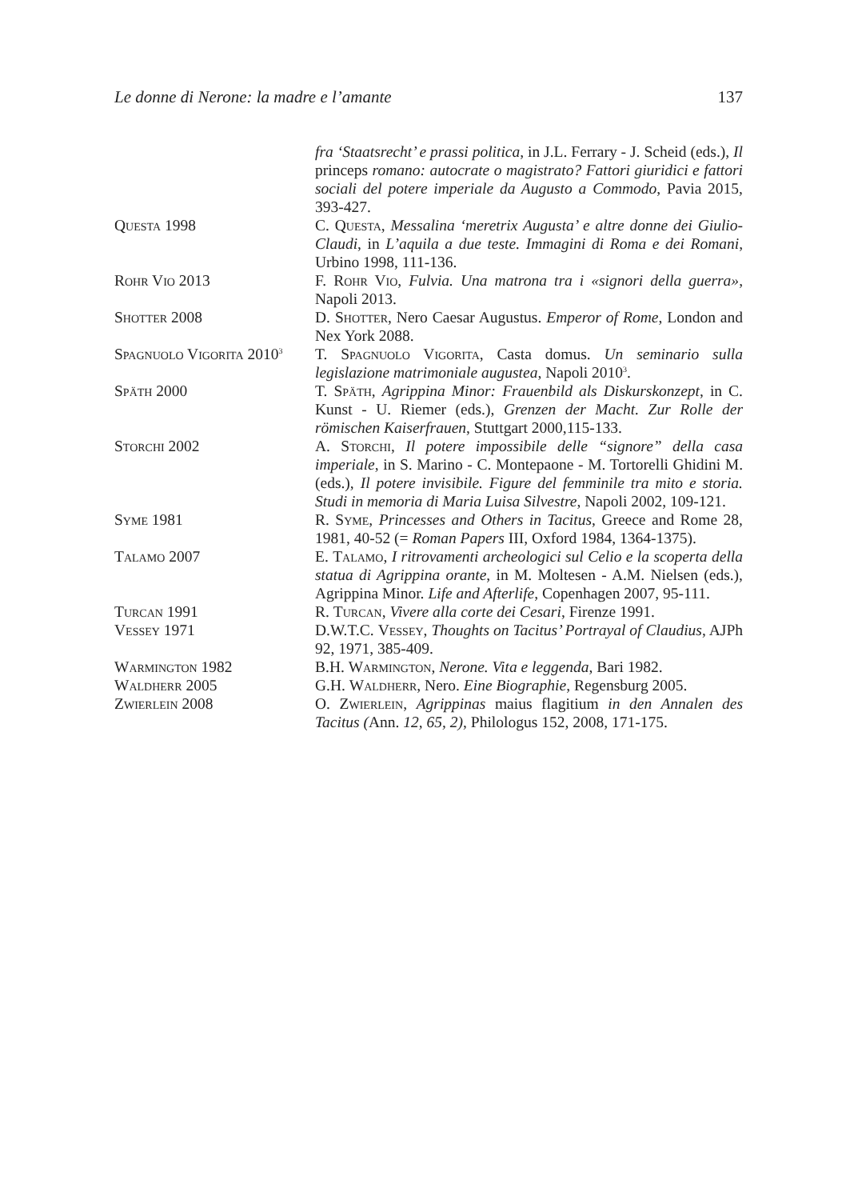Le donne di Nerone: la madre e l’amante 137
fra ‘Staatsrecht’ e prassi politica, in J.L. Ferrary - J. Scheid (eds.), Il princeps romano: autocrate o magistrato? Fattori giuridici e fattori sociali del potere imperiale da Augusto a Commodo, Pavia 2015, 393-427.
Questa 1998 C. Questa, Messalina ‘meretrix Augusta’ e altre donne dei Giulio-Claudi, in L’aquila a due teste. Immagini di Roma e dei Romani, Urbino 1998, 111-136.
Rohr Vio 2013 F. Rohr Vio, Fulvia. Una matrona tra i «signori della guerra», Napoli 2013.
Shotter 2008 D. Shotter, Nero Caesar Augustus. Emperor of Rome, London and Nex York 2088.
Spagnuolo Vigorita 2010<sup>3</sup>
T. Spagnuolo Vigorita, Casta domus. Un seminario sulla legislazione matrimoniale augustea, Napoli 2010<sup>3</sup>.
Späth 2000 T. Späth, Agrippina Minor: Frauenbild als Diskurskonzept, in C. Kunst - U. Riemer (eds.), Grenzen der Macht. Zur Rolle der römischen Kaiserfrauen, Stuttgart 2000,115-133.
Storchi 2002 A. Storchi, Il potere impossibile delle “signore” della casa imperiale, in S. Marino - C. Montepaone - M. Tortorelli Ghidini M. (eds.), Il potere invisibile. Figure del femminile tra mito e storia. Studi in memoria di Maria Luisa Silvestre, Napoli 2002, 109-121.
Syme 1981 R. Syme, Princesses and Others in Tacitus, Greece and Rome 28, 1981, 40-52 (= Roman Papers III, Oxford 1984, 1364-1375).
Talamo 2007 E. Talamo, I ritrovamenti archeologici sul Celio e la scoperta della statua di Agrippina orante, in M. Moltesen - A.M. Nielsen (eds.), Agrippina Minor. Life and Afterlife, Copenhagen 2007, 95-111.
Turcan 1991 R. Turcan, Vivere alla corte dei Cesari, Firenze 1991.
Vessey 1971 D.W.T.C. Vessey, Thoughts on Tacitus’ Portrayal of Claudius, AJPh 92, 1971, 385-409.
Warmington 1982 B.H. Warmington, Nerone. Vita e leggenda, Bari 1982.
Waldherr 2005 G.H. Waldherr, Nero. Eine Biographie, Regensburg 2005.
Zwierlein 2008 O. Zwierlein, Agrippinas maius flagitium in den Annalen des Tacitus (Ann. 12, 65, 2), Philologus 152, 2008, 171-175.